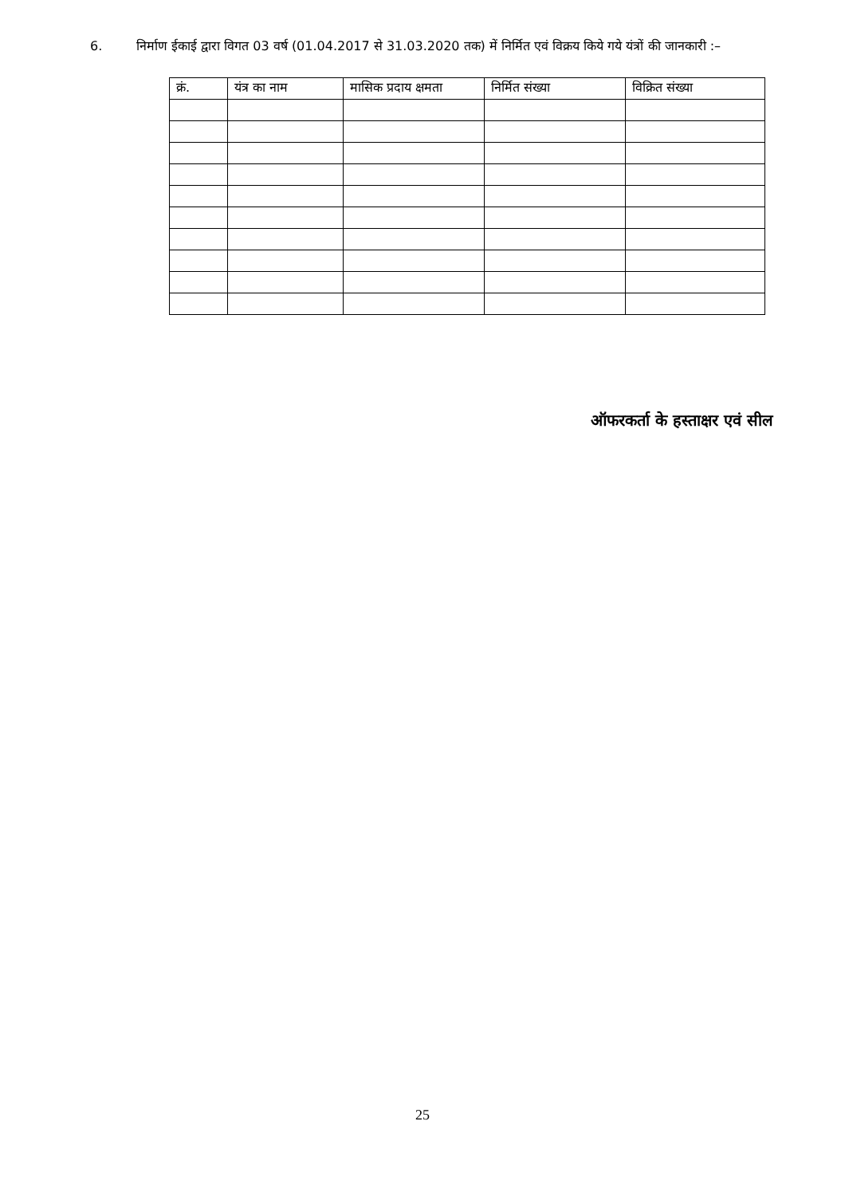6. निर्माण ईकाई द्वारा विगत 03 वर्ष (01.04.2017 से 31.03.2020 तक) में निर्मित एवं विक्रय किये गये यंत्रों की जानकारी :–
| क्रं. | यंत्र का नाम | मासिक प्रदाय क्षमता | निर्मित संख्या | विक्रित संख्या |
| --- | --- | --- | --- | --- |
ऑफरकर्ता के हस्ताक्षर एवं सील
25